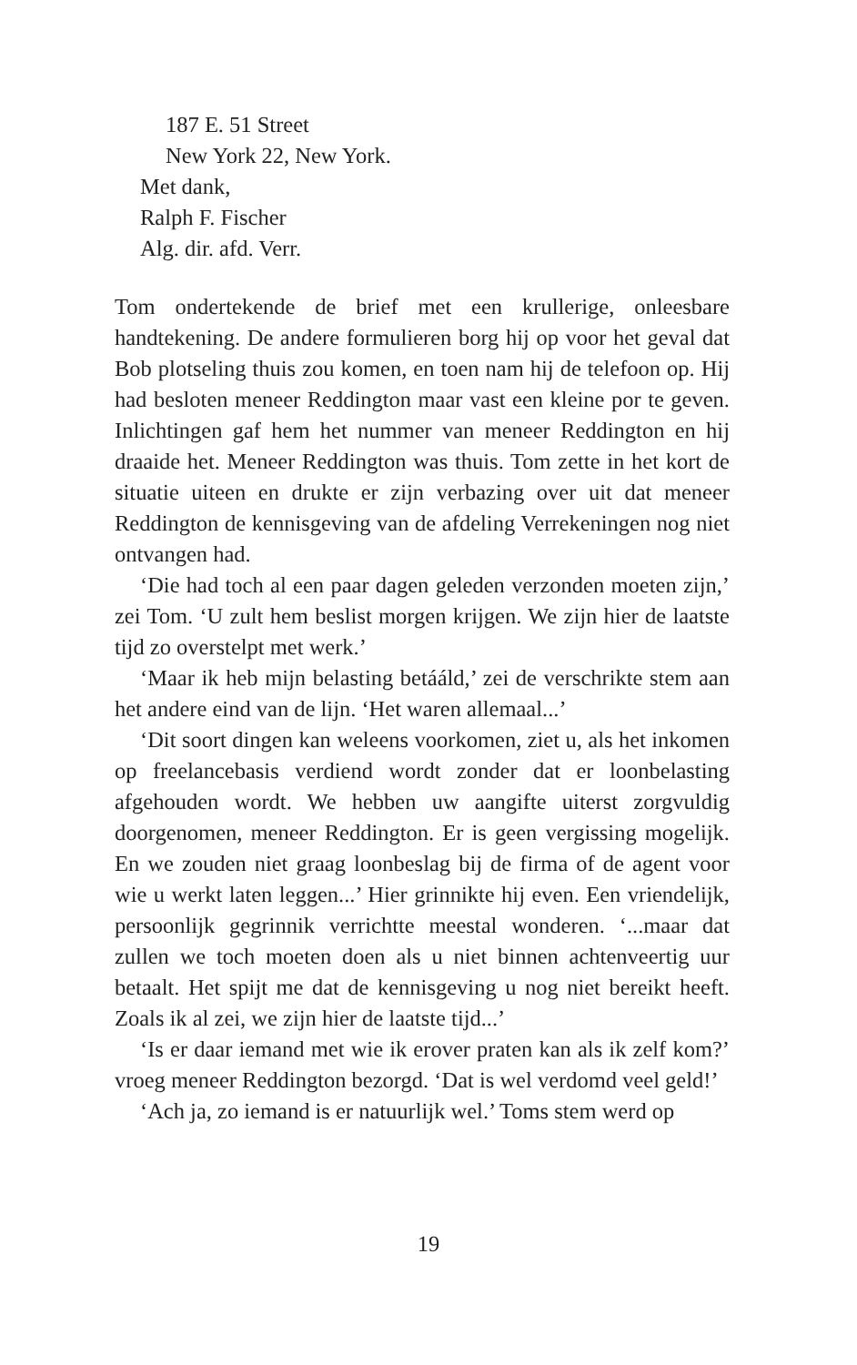187 E. 51 Street
New York 22, New York.
Met dank,
Ralph F. Fischer
Alg. dir. afd. Verr.
Tom ondertekende de brief met een krullerige, onleesbare handtekening. De andere formulieren borg hij op voor het geval dat Bob plotseling thuis zou komen, en toen nam hij de telefoon op. Hij had besloten meneer Reddington maar vast een kleine por te geven. Inlichtingen gaf hem het nummer van meneer Reddington en hij draaide het. Meneer Reddington was thuis. Tom zette in het kort de situatie uiteen en drukte er zijn verbazing over uit dat meneer Reddington de kennisgeving van de afdeling Verrekeningen nog niet ontvangen had.
‘Die had toch al een paar dagen geleden verzonden moeten zijn,’ zei Tom. ‘U zult hem beslist morgen krijgen. We zijn hier de laatste tijd zo overstelpt met werk.’
‘Maar ik heb mijn belasting betááld,’ zei de verschrikte stem aan het andere eind van de lijn. ‘Het waren allemaal...’
‘Dit soort dingen kan weleens voorkomen, ziet u, als het inkomen op freelancebasis verdiend wordt zonder dat er loonbelasting afgehouden wordt. We hebben uw aangifte uiterst zorgvuldig doorgenomen, meneer Reddington. Er is geen vergissing mogelijk. En we zouden niet graag loonbeslag bij de firma of de agent voor wie u werkt laten leggen...’ Hier grinnikte hij even. Een vriendelijk, persoonlijk gegrinnik verrichtte meestal wonderen. ‘...maar dat zullen we toch moeten doen als u niet binnen achtenveertig uur betaalt. Het spijt me dat de kennisgeving u nog niet bereikt heeft. Zoals ik al zei, we zijn hier de laatste tijd...’
‘Is er daar iemand met wie ik erover praten kan als ik zelf kom?’ vroeg meneer Reddington bezorgd. ‘Dat is wel verdomd veel geld!’
‘Ach ja, zo iemand is er natuurlijk wel.’ Toms stem werd op
19